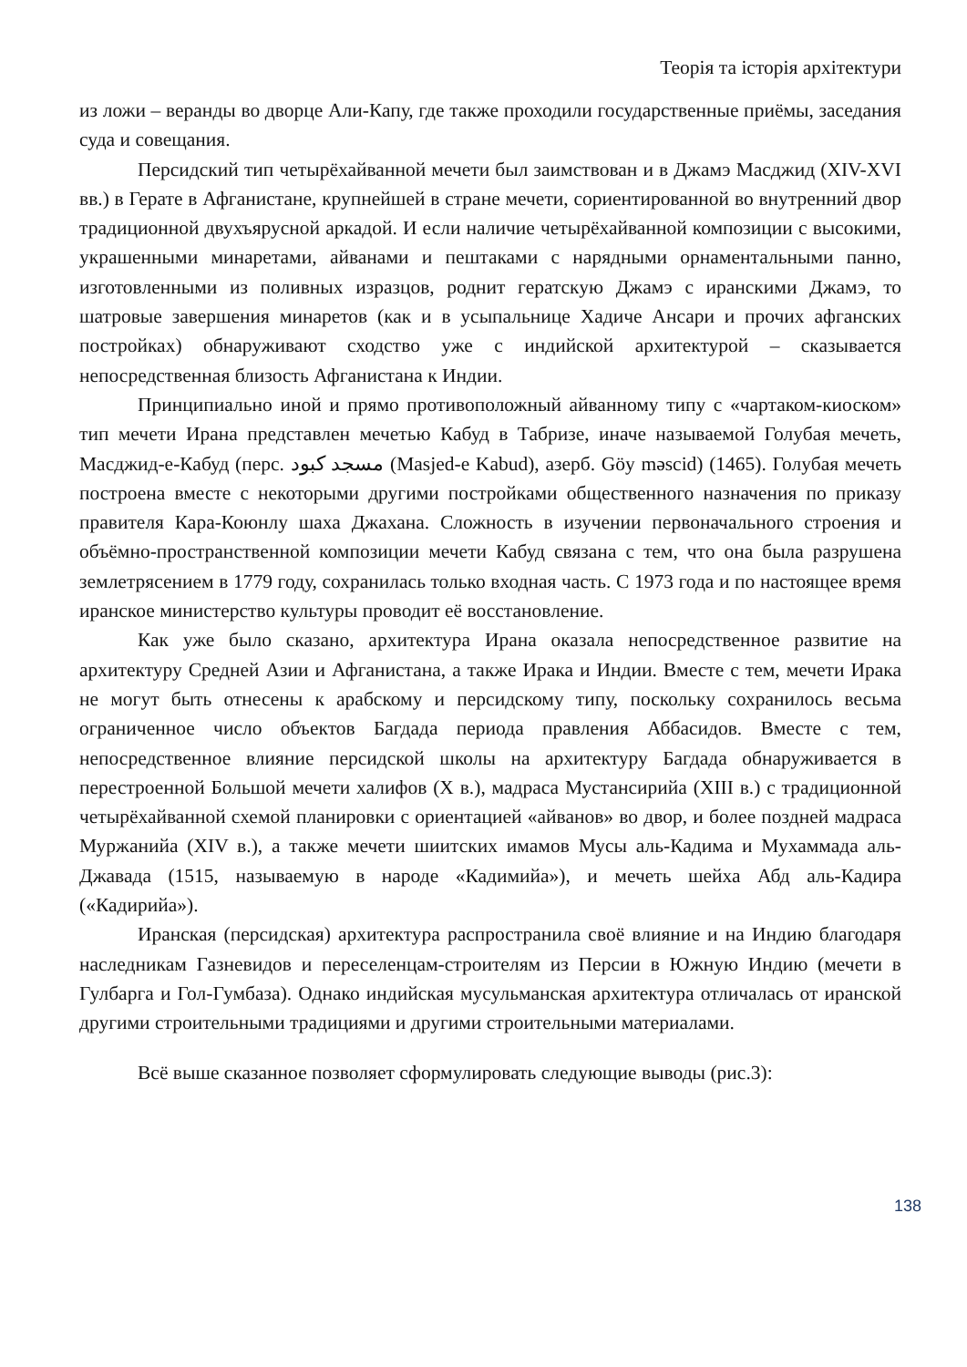Теорія та історія архітектури
из ложи – веранды во дворце Али-Капу, где также проходили государственные приёмы, заседания суда и совещания.
Персидский тип четырёхайванной мечети был заимствован и в Джамэ Масджид (XIV-XVI вв.) в Герате в Афганистане, крупнейшей в стране мечети, сориентированной во внутренний двор традиционной двухъярусной аркадой. И если наличие четырёхайванной композиции с высокими, украшенными минаретами, айванами и пештаками с нарядными орнаментальными панно, изготовленными из поливных изразцов, роднит гератскую Джамэ с иранскими Джамэ, то шатровые завершения минаретов (как и в усыпальнице Хадиче Ансари и прочих афганских постройках) обнаруживают сходство уже с индийской архитектурой – сказывается непосредственная близость Афганистана к Индии.
Принципиально иной и прямо противоположный айванному типу с «чартаком-киоском» тип мечети Ирана представлен мечетью Кабуд в Табризе, иначе называемой Голубая мечеть, Масджид-е-Кабуд (перс. مسجد کبود (Masjed-e Kabud), азерб. Göy məscid) (1465). Голубая мечеть построена вместе с некоторыми другими постройками общественного назначения по приказу правителя Кара-Коюнлу шаха Джахана. Сложность в изучении первоначального строения и объёмно-пространственной композиции мечети Кабуд связана с тем, что она была разрушена землетрясением в 1779 году, сохранилась только входная часть. С 1973 года и по настоящее время иранское министерство культуры проводит её восстановление.
Как уже было сказано, архитектура Ирана оказала непосредственное развитие на архитектуру Средней Азии и Афганистана, а также Ирака и Индии. Вместе с тем, мечети Ирака не могут быть отнесены к арабскому и персидскому типу, поскольку сохранилось весьма ограниченное число объектов Багдада периода правления Аббасидов. Вместе с тем, непосредственное влияние персидской школы на архитектуру Багдада обнаруживается в перестроенной Большой мечети халифов (X в.), мадраса Мустансирийа (XIII в.) с традиционной четырёхайванной схемой планировки с ориентацией «айванов» во двор, и более поздней мадраса Муржанийа (XIV в.), а также мечети шиитских имамов Мусы аль-Кадима и Мухаммада аль-Джавада (1515, называемую в народе «Кадимийа»), и мечеть шейха Абд аль-Кадира («Кадирийа»).
Иранская (персидская) архитектура распространила своё влияние и на Индию благодаря наследникам Газневидов и переселенцам-строителям из Персии в Южную Индию (мечети в Гулбарга и Гол-Гумбаза). Однако индийская мусульманская архитектура отличалась от иранской другими строительными традициями и другими строительными материалами.
Всё выше сказанное позволяет сформулировать следующие выводы (рис.3):
138